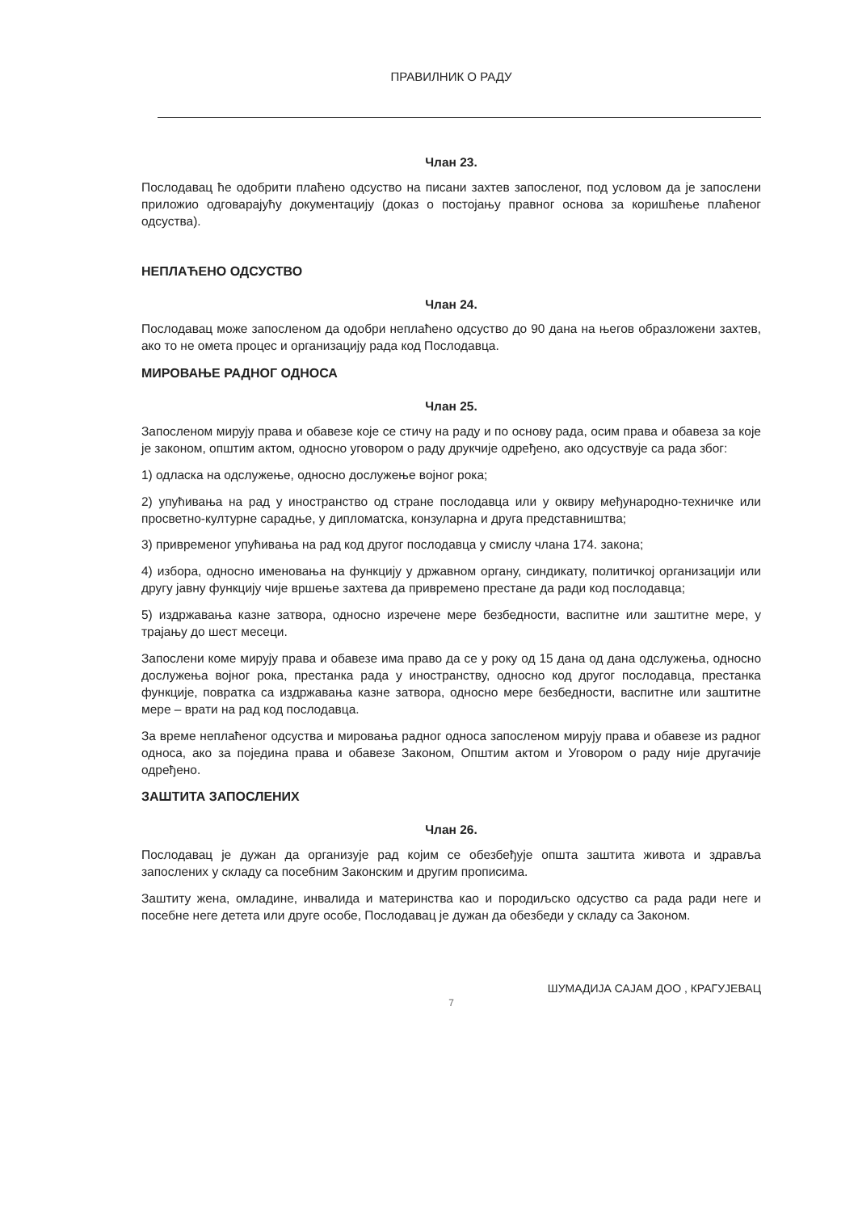ПРАВИЛНИК О РАДУ
Члан 23.
Послодавац ће одобрити плаћено одсуство на писани захтев запосленог, под условом да је запослени приложио одговарајућу документацију (доказ о постојању правног основа за коришћење плаћеног одсуства).
НЕПЛАЋЕНО ОДСУСТВО
Члан 24.
Послодавац може запосленом да одобри неплаћено одсуство до 90 дана на његов образложени захтев, ако то не омета процес и организацију рада код Послодавца.
МИРОВАЊЕ РАДНОГ ОДНОСА
Члан 25.
Запосленом мирују права и обавезе које се стичу на раду и по основу рада, осим права и обавеза за које је законом, општим актом, односно уговором о раду друкчије одређено, ако одсуствује са рада због:
1) одласка на одслужење, односно дослужење војног рока;
2) упућивања на рад у иностранство од стране послодавца или у оквиру међународно-техничке или просветно-културне сарадње, у дипломатска, конзуларна и друга представништва;
3) привременог упућивања на рад код другог послодавца у смислу члана 174. закона;
4) избора, односно именовања на функцију у државном органу, синдикату, политичкој организацији или другу јавну функцију чије вршење захтева да привремено престане да ради код послодавца;
5) издржавања казне затвора, односно изречене мере безбедности, васпитне или заштитне мере, у трајању до шест месеци.
Запослени коме мирују права и обавезе има право да се у року од 15 дана од дана одслужења, односно дослужења војног рока, престанка рада у иностранству, односно код другог послодавца, престанка функције, повратка са издржавања казне затвора, односно мере безбедности, васпитне или заштитне мере – врати на рад код послодавца.
За време неплаћеног одсуства и мировања радног односа запосленом мирују права и обавезе из радног односа, ако за поједина права и обавезе Законом, Општим актом и Уговором о раду није другачије одређено.
ЗАШТИТА ЗАПОСЛЕНИХ
Члан 26.
Послодавац је дужан да организује рад којим се обезбеђује општа заштита живота и здравља запослених у складу са посебним Законским и другим прописима.
Заштиту жена, омладине, инвалида и материнства као и породиљско одсуство са рада ради неге и посебне неге детета или друге особе, Послодавац је дужан да обезбеди у складу са Законом.
ШУМАДИЈА САЈАМ ДОО , КРАГУЈЕВАЦ
7